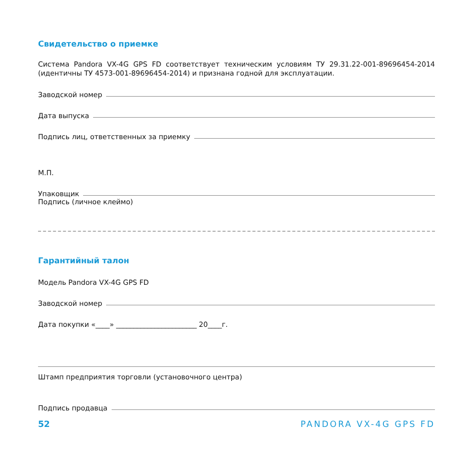Свидетельство о приемке
Система Pandora VX-4G GPS FD соответствует техническим условиям ТУ 29.31.22-001-89696454-2014 (идентичны ТУ 4573-001-89696454-2014) и признана годной для эксплуатации.
Заводской номер
Дата выпуска
Подпись лиц, ответственных за приемку
М.П.
Упаковщик
Подпись (личное клеймо)
Гарантийный талон
Модель Pandora VX-4G GPS FD
Заводской номер
Дата покупки «____» _______________________ 20____г.
Штамп предприятия торговли (установочного центра)
Подпись продавца
52 PANDORA VX-4G GPS FD